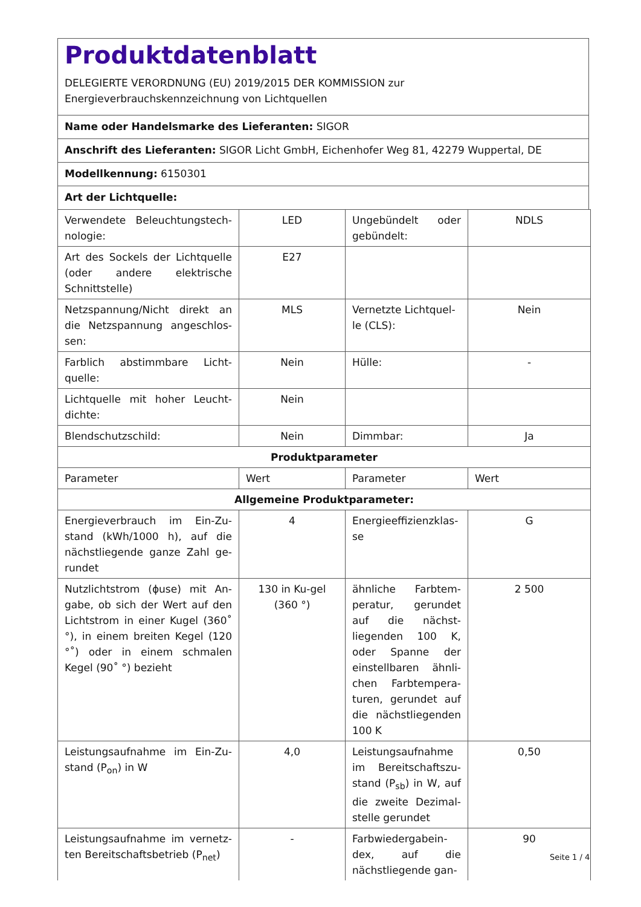Produktdatenblatt
DELEGIERTE VERORDNUNG (EU) 2019/2015 DER KOMMISSION zur
Energieverbrauchskennzeichnung von Lichtquellen
Name oder Handelsmarke des Lieferanten: SIGOR
Anschrift des Lieferanten: SIGOR Licht GmbH, Eichenhofer Weg 81, 42279 Wuppertal, DE
Modellkennung: 6150301
Art der Lichtquelle:
| Verwendete Beleuchtungstech-nologie: | LED | Ungebündelt oder gebündelt: | NDLS |
| Art des Sockels der Lichtquelle (oder andere elektrische Schnittstelle) | E27 | | |
| Netzspannung/Nicht direkt an die Netzspannung angeschlos-sen: | MLS | Vernetzte Lichtquel-le (CLS): | Nein |
| Farblich abstimmbare Licht-quelle: | Nein | Hülle: | - |
| Lichtquelle mit hoher Leucht-dichte: | Nein | | |
| Blendschutzschild: | Nein | Dimmbar: | Ja |
| Produktparameter | | | |
| Parameter | Wert | Parameter | Wert |
| Allgemeine Produktparameter: | | | |
| Energieverbrauch im Ein-Zu-stand (kWh/1000 h), auf die nächstliegende ganze Zahl ge-rundet | 4 | Energieeffizienzklas-se | G |
| Nutzlichtstrom (ϕuse) mit An-gabe, ob sich der Wert auf den Lichtstrom in einer Kugel (360˚ °), in einem breiten Kegel (120 °˚) oder in einem schmalen Kegel (90˚ °) bezieht | 130 in Ku-gel (360 °) | ähnliche Farbtem-peratur, gerundet auf die nächst-liegenden 100 K, oder Spanne der einstellbaren ähnli-chen Farbtempera-turen, gerundet auf die nächstliegenden 100 K | 2 500 |
| Leistungsaufnahme im Ein-Zu-stand (P<sub>on</sub>) in W | 4,0 | Leistungsaufnahme im Bereitschaftszu-stand (P<sub>sb</sub>) in W, auf die zweite Dezimal-stelle gerundet | 0,50 |
| Leistungsaufnahme im vernetz-ten Bereitschaftsbetrieb (P<sub>net</sub>) | - | Farbwiedergabein-dex, auf die nächstliegende gan- | 90 |
Seite 1 / 4